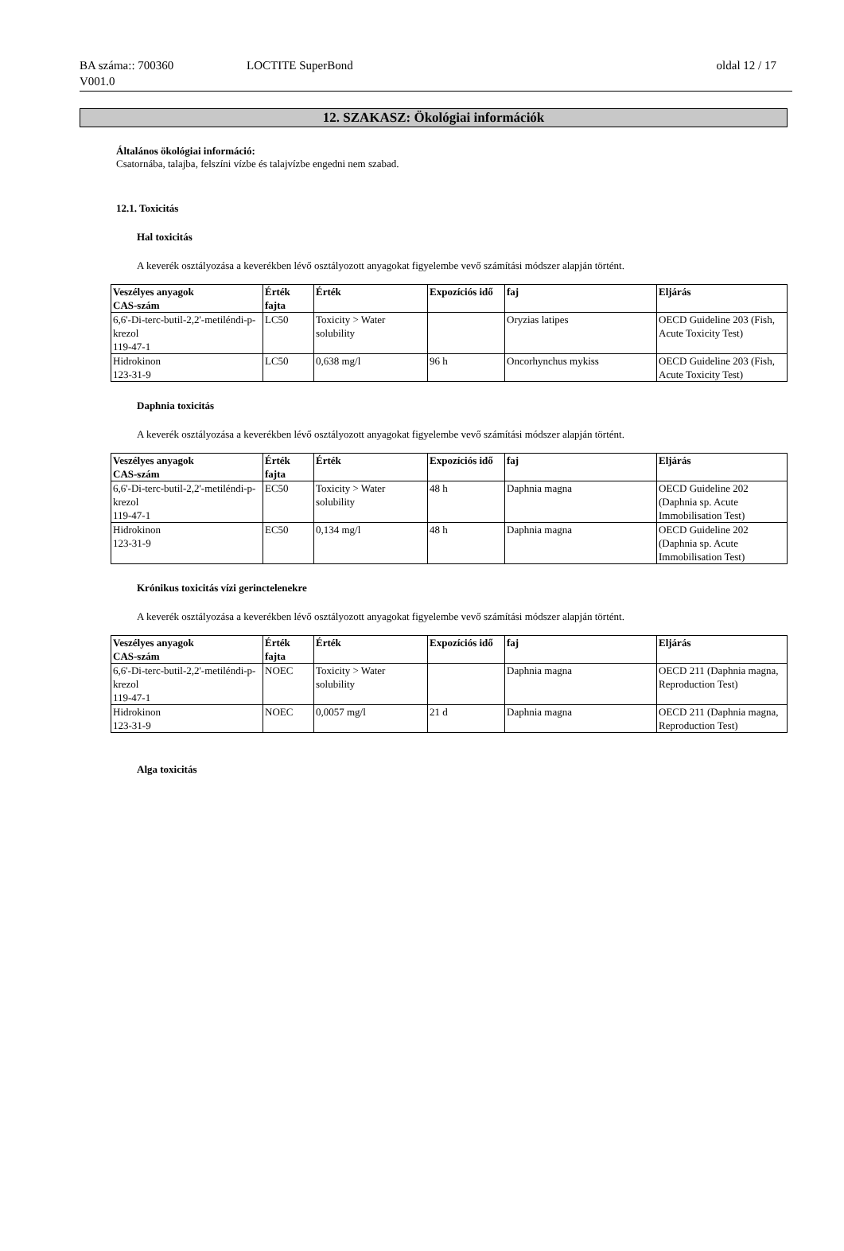BA száma:: 700360
V001.0
LOCTITE SuperBond oldal 12 / 17
12. SZAKASZ: Ökológiai információk
Általános ökológiai információ:
Csatornába, talajba, felszíni vízbe és talajvízbe engedni nem szabad.
12.1. Toxicitás
Hal toxicitás
A keverék osztályozása a keverékben lévő osztályozott anyagokat figyelembe vevő számítási módszer alapján történt.
| Veszélyes anyagok CAS-szám | Érték fajta | Érték | Expozíciós idő | faj | Eljárás |
| --- | --- | --- | --- | --- | --- |
| 6,6'-Di-terc-butil-2,2'-metiléndi-p-krezol 119-47-1 | LC50 | Toxicity > Water solubility | | Oryzias latipes | OECD Guideline 203 (Fish, Acute Toxicity Test) |
| Hidrokinon 123-31-9 | LC50 | 0,638 mg/l | 96 h | Oncorhynchus mykiss | OECD Guideline 203 (Fish, Acute Toxicity Test) |
Daphnia toxicitás
A keverék osztályozása a keverékben lévő osztályozott anyagokat figyelembe vevő számítási módszer alapján történt.
| Veszélyes anyagok CAS-szám | Érték fajta | Érték | Expozíciós idő | faj | Eljárás |
| --- | --- | --- | --- | --- | --- |
| 6,6'-Di-terc-butil-2,2'-metiléndi-p-krezol 119-47-1 | EC50 | Toxicity > Water solubility | 48 h | Daphnia magna | OECD Guideline 202 (Daphnia sp. Acute Immobilisation Test) |
| Hidrokinon 123-31-9 | EC50 | 0,134 mg/l | 48 h | Daphnia magna | OECD Guideline 202 (Daphnia sp. Acute Immobilisation Test) |
Krónikus toxicitás vízi gerinctelenekre
A keverék osztályozása a keverékben lévő osztályozott anyagokat figyelembe vevő számítási módszer alapján történt.
| Veszélyes anyagok CAS-szám | Érték fajta | Érték | Expozíciós idő | faj | Eljárás |
| --- | --- | --- | --- | --- | --- |
| 6,6'-Di-terc-butil-2,2'-metiléndi-p-krezol 119-47-1 | NOEC | Toxicity > Water solubility | | Daphnia magna | OECD 211 (Daphnia magna, Reproduction Test) |
| Hidrokinon 123-31-9 | NOEC | 0,0057 mg/l | 21 d | Daphnia magna | OECD 211 (Daphnia magna, Reproduction Test) |
Alga toxicitás